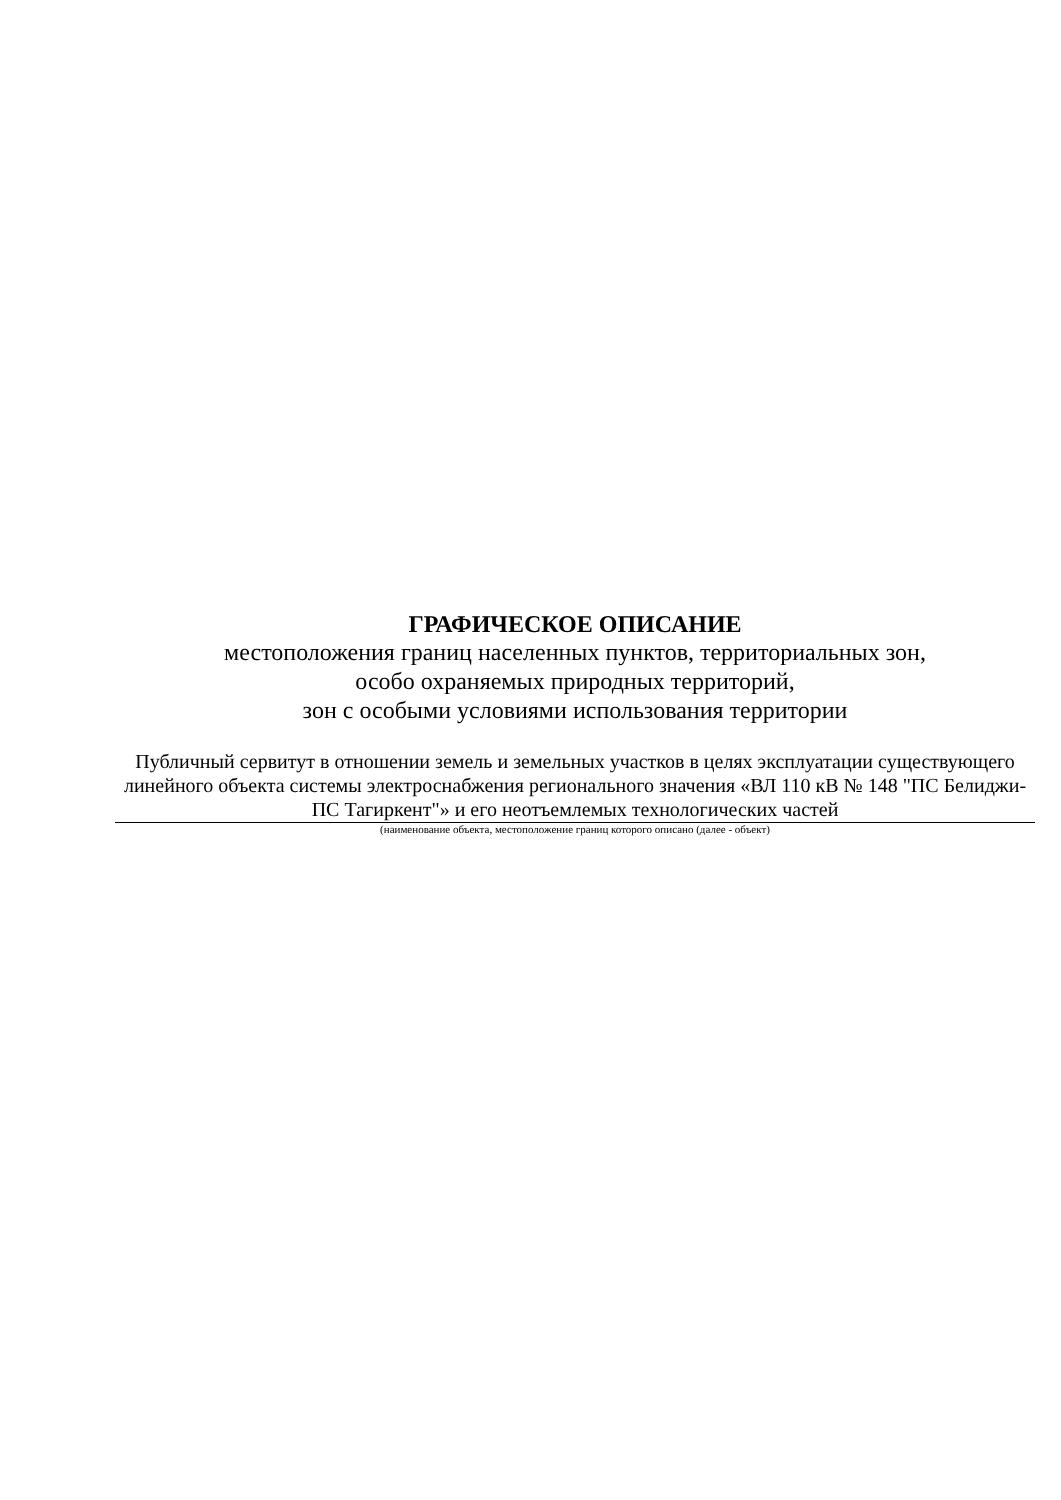ГРАФИЧЕСКОЕ ОПИСАНИЕ
местоположения границ населенных пунктов, территориальных зон,
особо охраняемых природных территорий,
зон с особыми условиями использования территории
Публичный сервитут в отношении земель и земельных участков в целях эксплуатации существующего линейного объекта системы электроснабжения регионального значения «ВЛ 110 кВ № 148 "ПС Белиджи-ПС Тагиркент"» и его неотъемлемых технологических частей
(наименование объекта, местоположение границ которого описано (далее - объект)